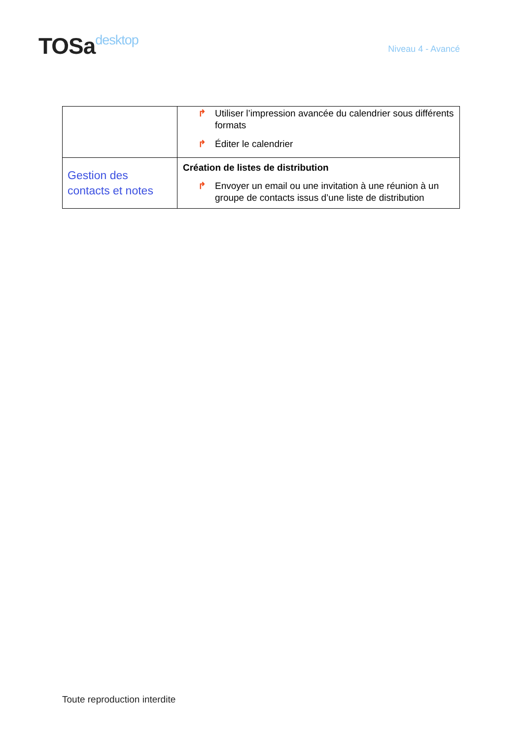TOSadesktop
Niveau 4 - Avancé
| | ↱ Utiliser l’impression avancée du calendrier sous différents formats ↱ Éditer le calendrier |
| Gestion des contacts et notes | Création de listes de distribution ↱ Envoyer un email ou une invitation à une réunion à un groupe de contacts issus d’une liste de distribution |
Toute reproduction interdite